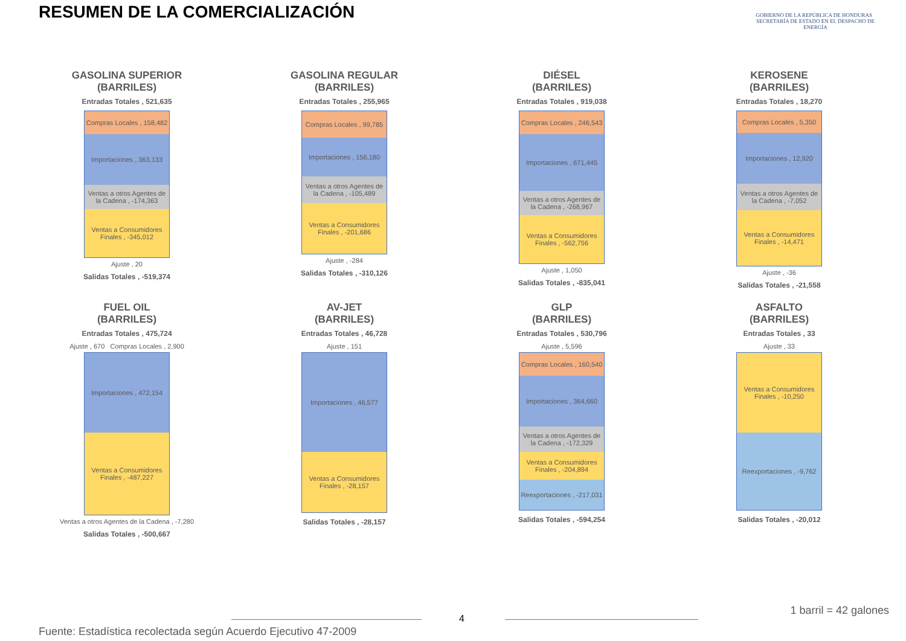RESUMEN DE LA COMERCIALIZACIÓN
GOBIERNO DE LA REPÚBLICA DE HONDURAS SECRETARÍA DE ESTADO EN EL DESPACHO DE ENERGÍA
GASOLINA SUPERIOR
(BARRILES)
Entradas Totales , 521,635
Compras Locales , 158,482
Importaciones , 363,133
Ventas a otros Agentes de la Cadena , -174,363
Ventas a Consumidores Finales , -345,012
Ajuste , 20
Salidas Totales , -519,374
GASOLINA REGULAR
(BARRILES)
Entradas Totales , 255,965
Compras Locales , 99,785
Importaciones , 156,180
Ventas a otros Agentes de la Cadena , -105,489
Ventas a Consumidores Finales , -201,686
Ajuste , -284
Salidas Totales , -310,126
DIÉSEL
(BARRILES)
Entradas Totales , 919,038
Compras Locales , 246,543
Importaciones , 671,445
Ventas a otros Agentes de la Cadena , -268,967
Ventas a Consumidores Finales , -562,756
Ajuste , 1,050
Salidas Totales , -835,041
KEROSENE
(BARRILES)
Entradas Totales , 18,270
Compras Locales , 5,350
Importaciones , 12,920
Ventas a otros Agentes de la Cadena , -7,052
Ventas a Consumidores Finales , -14,471
Ajuste , -36
Salidas Totales , -21,558
FUEL OIL
(BARRILES)
Entradas Totales , 475,724
Ajuste , 670 Compras Locales , 2,900
Importaciones , 472,154
Ventas a Consumidores Finales , -487,227
Ventas a otros Agentes de la Cadena , -7,280
Salidas Totales , -500,667
AV-JET
(BARRILES)
Entradas Totales , 46,728
Ajuste , 151
Importaciones , 46,577
Ventas a Consumidores Finales , -28,157
Salidas Totales , -28,157
GLP
(BARRILES)
Entradas Totales , 530,796
Ajuste , 5,596
Compras Locales , 160,540
Importaciones , 364,660
Ventas a otros Agentes de la Cadena , -172,329
Ventas a Consumidores Finales , -204,894
Reexportaciones , -217,031
Salidas Totales , -594,254
ASFALTO
(BARRILES)
Entradas Totales , 33
Ajuste , 33
Ventas a Consumidores Finales , -10,250
Reexportaciones , -9,762
Salidas Totales , -20,012
4
1 barril = 42 galones
Fuente: Estadística recolectada según Acuerdo Ejecutivo 47-2009